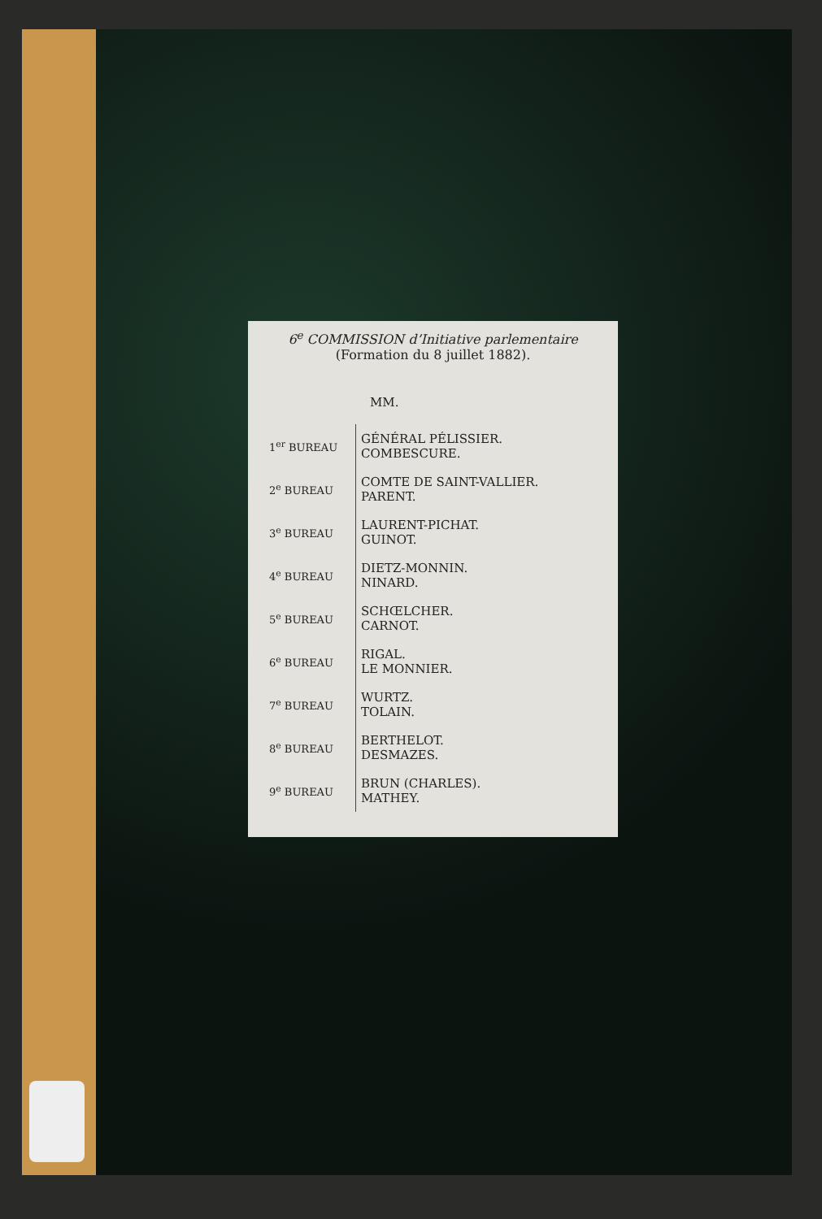6<sup>e</sup> COMMISSION d’Initiative parlementaire
(Formation du 8 juillet 1882).
MM.
| 1<sup>er</sup> BUREAU | GÉNÉRAL PÉLISSIER. COMBESCURE. |
| 2<sup>e</sup> BUREAU | COMTE DE SAINT-VALLIER. PARENT. |
| 3<sup>e</sup> BUREAU | LAURENT-PICHAT. GUINOT. |
| 4<sup>e</sup> BUREAU | DIETZ-MONNIN. NINARD. |
| 5<sup>e</sup> BUREAU | SCHŒLCHER. CARNOT. |
| 6<sup>e</sup> BUREAU | RIGAL. LE MONNIER. |
| 7<sup>e</sup> BUREAU | WURTZ. TOLAIN. |
| 8<sup>e</sup> BUREAU | BERTHELOT. DESMAZES. |
| 9<sup>e</sup> BUREAU | BRUN (CHARLES). MATHEY. |